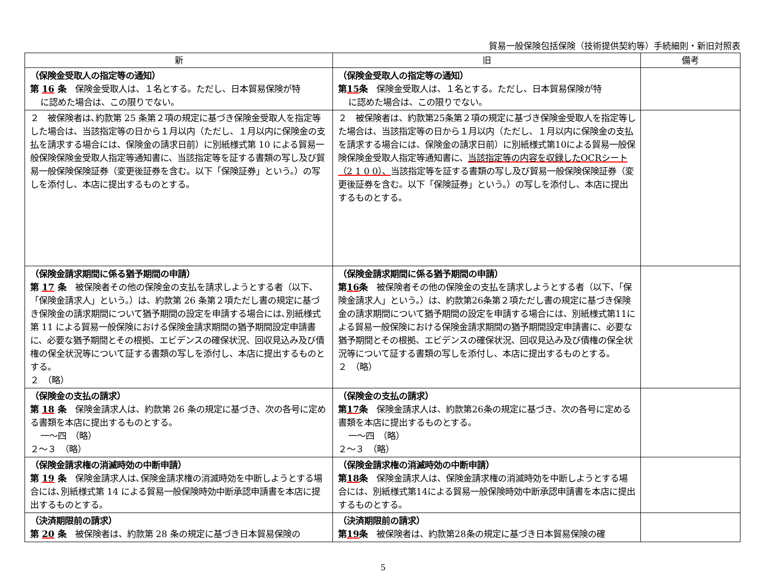貿易一般保険包括保険（技術提供契約等）手続細則・新旧対照表
| 新 | 旧 | 備考 |
| --- | --- | --- |
| （保険金受取人の指定等の通知） 第 16 条 保険金受取人は、１名とする。ただし、日本貿易保険が特 に認めた場合は、この限りでない。 | （保険金受取人の指定等の通知） 第 15 条 保険金受取人は、１名とする。ただし、日本貿易保険が特 に認めた場合は、この限りでない。 | |
| ２ 被保険者は､約款第 25 条第２項の規定に基づき保険金受取人を指定等した場合は、当該指定等の日から１月以内（ただし、１月以内に保険金の支払を請求する場合には、保険金の請求日前）に別紙様式第 10 による貿易一般保険保険金受取人指定等通知書に、当該指定等を証する書類の写し及び貿易一般保険保険証券（変更後証券を含む。以下「保険証券」という。）の写しを添付し、本店に提出するものとする。 | ２ 被保険者は、約款第25条第２項の規定に基づき保険金受取人を指定等した場合は、当該指定等の日から１月以内（ただし、１月以内に保険金の支払を請求する場合には、保険金の請求日前）に別紙様式第10による貿易一般保険保険金受取人指定等通知書に、 当該指定等の内容を収録したOCRシート（2 1 0 0）、 当該指定等を証する書類の写し及び貿易一般保険保険証券（変更後証券を含む。以下「保険証券」という。）の写しを添付し、本店に提出するものとする。 | |
| （保険金請求期間に係る猶予期間の申請） 第 17 条 被保険者その他の保険金の支払を請求しようとする者（以下、「保険金請求人」という。）は、約款第 26 条第２項ただし書の規定に基づき保険金の請求期間について猶予期間の設定を申請する場合には､別紙様式第 11 による貿易一般保険における保険金請求期間の猶予期間設定申請書に、必要な猶予期間とその根拠、エビデンスの確保状況、回収見込み及び債権の保全状況等について証する書類の写しを添付し、本店に提出するものとする。 ２ （略） | （保険金請求期間に係る猶予期間の申請） 第 16 条 被保険者その他の保険金の支払を請求しようとする者（以下、「保険金請求人」という。）は、約款第26条第２項ただし書の規定に基づき保険金の請求期間について猶予期間の設定を申請する場合には、別紙様式第11による貿易一般保険における保険金請求期間の猶予期間設定申請書に、必要な猶予期間とその根拠、エビデンスの確保状況、回収見込み及び債権の保全状況等について証する書類の写しを添付し、本店に提出するものとする。 ２ （略） | |
| （保険金の支払の請求） 第 18 条 保険金請求人は、約款第 26 条の規定に基づき、次の各号に定める書類を本店に提出するものとする。 一～四 （略） ２～３ （略） | （保険金の支払の請求） 第 17 条 保険金請求人は、約款第26条の規定に基づき、次の各号に定める書類を本店に提出するものとする。 一～四 （略） ２～３ （略） | |
| （保険金請求権の消滅時効の中断申請） 第 19 条 保険金請求人は､保険金請求権の消滅時効を中断しようとする場合には､別紙様式第 14 による貿易一般保険時効中断承認申請書を本店に提出するものとする。 | （保険金請求権の消滅時効の中断申請） 第 18 条 保険金請求人は、保険金請求権の消滅時効を中断しようとする場合には、別紙様式第14による貿易一般保険時効中断承認申請書を本店に提出するものとする。 | |
| （決済期限前の請求） 第 20 条 被保険者は、約款第 28 条の規定に基づき日本貿易保険の | （決済期限前の請求） 第 19 条 被保険者は、約款第28条の規定に基づき日本貿易保険の確 | |
5